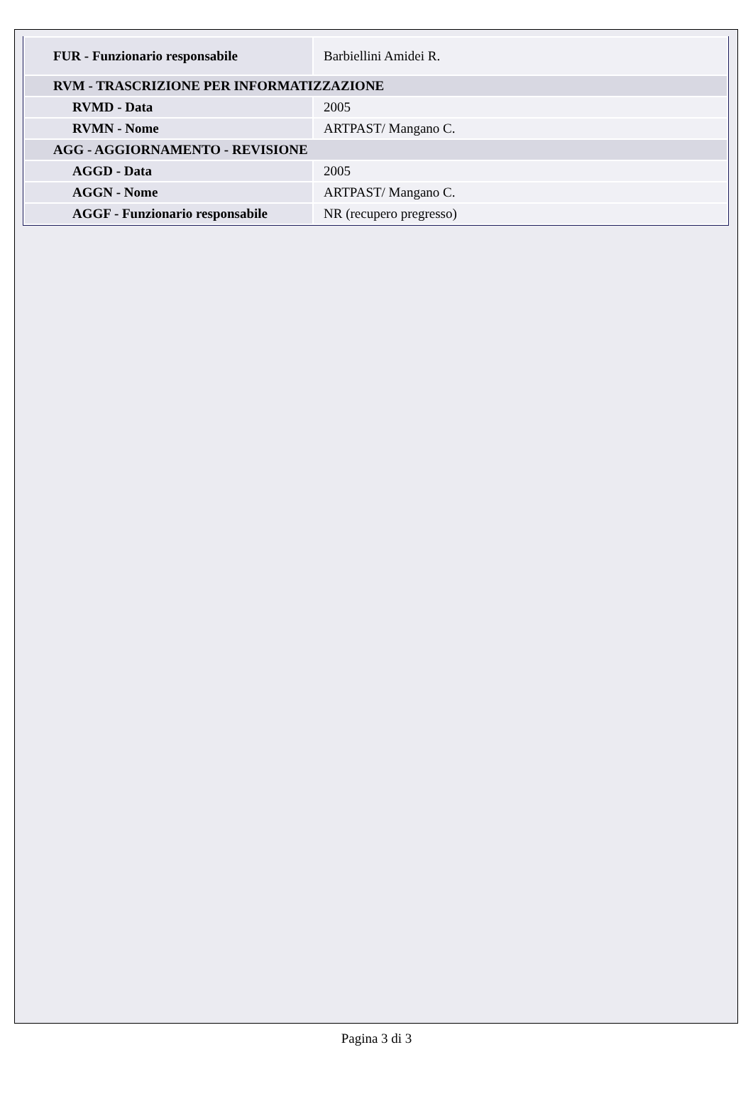| FUR - Funzionario responsabile | Barbiellini Amidei R. |
| RVM - TRASCRIZIONE PER INFORMATIZZAZIONE | |
| RVMD - Data | 2005 |
| RVMN - Nome | ARTPAST/ Mangano C. |
| AGG - AGGIORNAMENTO - REVISIONE | |
| AGGD - Data | 2005 |
| AGGN - Nome | ARTPAST/ Mangano C. |
| AGGF - Funzionario responsabile | NR (recupero pregresso) |
Pagina 3 di 3